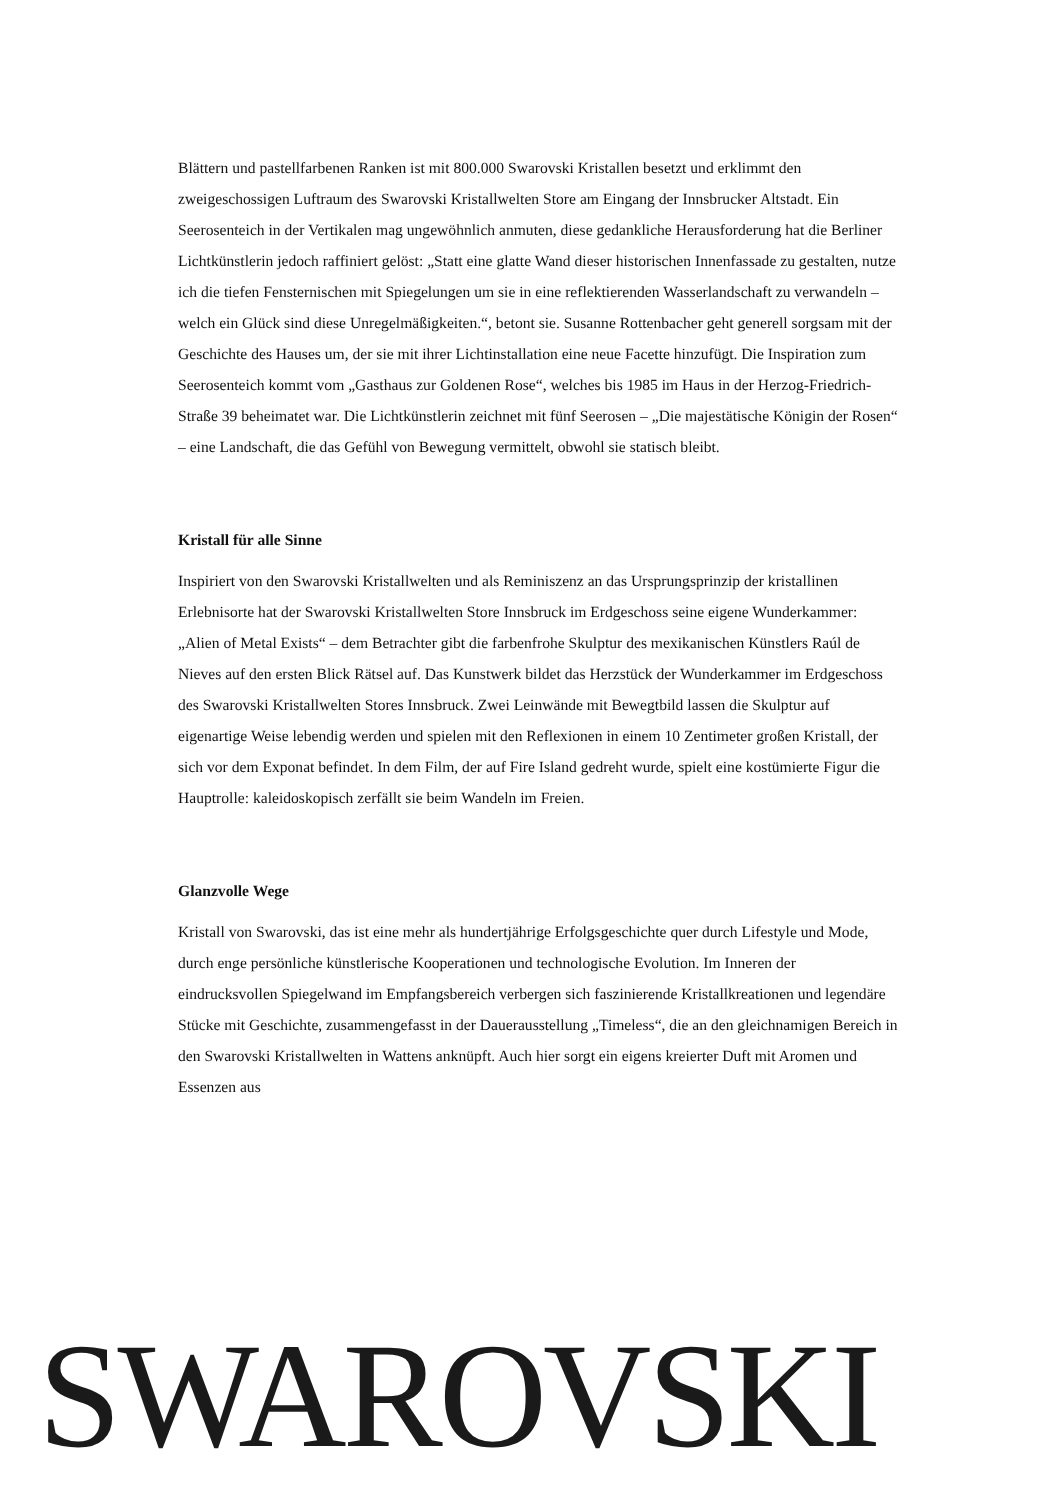Blättern und pastellfarbenen Ranken ist mit 800.000 Swarovski Kristallen besetzt und erklimmt den zweigeschossigen Luftraum des Swarovski Kristallwelten Store am Eingang der Innsbrucker Altstadt. Ein Seerosenteich in der Vertikalen mag ungewöhnlich anmuten, diese gedankliche Herausforderung hat die Berliner Lichtkünstlerin jedoch raffiniert gelöst: „Statt eine glatte Wand dieser historischen Innenfassade zu gestalten, nutze ich die tiefen Fensternischen mit Spiegelungen um sie in eine reflektierenden Wasserlandschaft zu verwandeln – welch ein Glück sind diese Unregelmäßigkeiten.“, betont sie. Susanne Rottenbacher geht generell sorgsam mit der Geschichte des Hauses um, der sie mit ihrer Lichtinstallation eine neue Facette hinzufügt. Die Inspiration zum Seerosenteich kommt vom „Gasthaus zur Goldenen Rose“, welches bis 1985 im Haus in der Herzog-Friedrich-Straße 39 beheimatet war. Die Lichtkünstlerin zeichnet mit fünf Seerosen – „Die majestätische Königin der Rosen“ – eine Landschaft, die das Gefühl von Bewegung vermittelt, obwohl sie statisch bleibt.
Kristall für alle Sinne
Inspiriert von den Swarovski Kristallwelten und als Reminiszenz an das Ursprungsprinzip der kristallinen Erlebnisorte hat der Swarovski Kristallwelten Store Innsbruck im Erdgeschoss seine eigene Wunderkammer: „Alien of Metal Exists“ – dem Betrachter gibt die farbenfrohe Skulptur des mexikanischen Künstlers Raúl de Nieves auf den ersten Blick Rätsel auf. Das Kunstwerk bildet das Herzstück der Wunderkammer im Erdgeschoss des Swarovski Kristallwelten Stores Innsbruck. Zwei Leinwände mit Bewegtbild lassen die Skulptur auf eigenartige Weise lebendig werden und spielen mit den Reflexionen in einem 10 Zentimeter großen Kristall, der sich vor dem Exponat befindet. In dem Film, der auf Fire Island gedreht wurde, spielt eine kostümierte Figur die Hauptrolle: kaleidoskopisch zerfällt sie beim Wandeln im Freien.
Glanzvolle Wege
Kristall von Swarovski, das ist eine mehr als hundertjährige Erfolgsgeschichte quer durch Lifestyle und Mode, durch enge persönliche künstlerische Kooperationen und technologische Evolution. Im Inneren der eindrucksvollen Spiegelwand im Empfangsbereich verbergen sich faszinierende Kristallkreationen und legendäre Stücke mit Geschichte, zusammengefasst in der Dauerausstellung „Timeless“, die an den gleichnamigen Bereich in den Swarovski Kristallwelten in Wattens anknüpft. Auch hier sorgt ein eigens kreierter Duft mit Aromen und Essenzen aus
SWAROVSKI